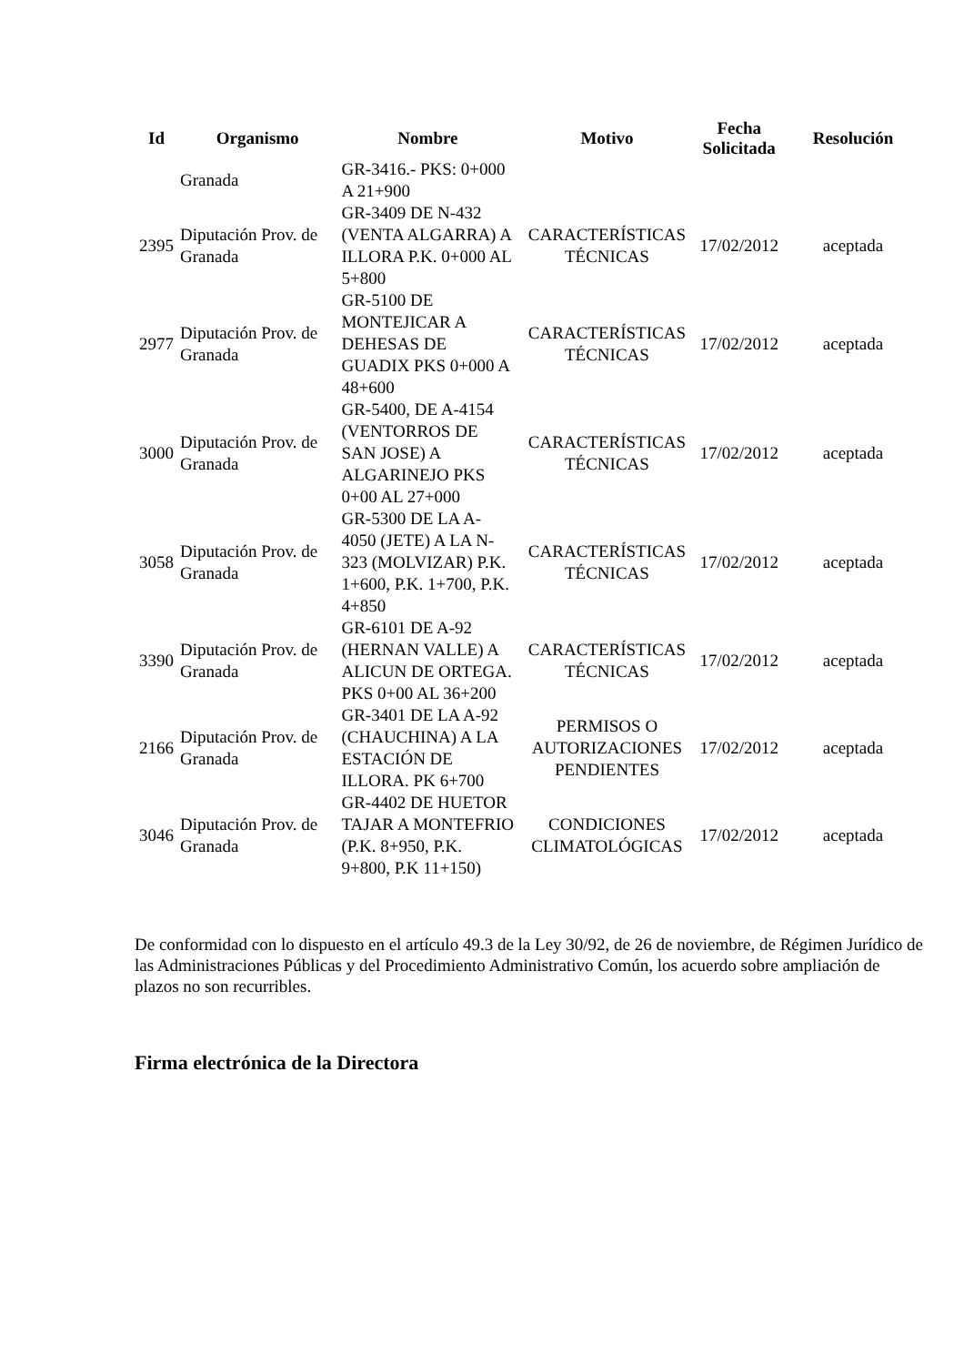| Id | Organismo | Nombre | Motivo | Fecha Solicitada | Resolución |
| --- | --- | --- | --- | --- | --- |
| | Granada | GR-3416.- PKS: 0+000 A 21+900 | | | |
| 2395 | Diputación Prov. de Granada | GR-3409 DE N-432 (VENTA ALGARRA) A ILLORA P.K. 0+000 AL 5+800 | CARACTERÍSTICAS TÉCNICAS | 17/02/2012 | aceptada |
| 2977 | Diputación Prov. de Granada | GR-5100 DE MONTEJICAR A DEHESAS DE GUADIX PKS 0+000 A 48+600 | CARACTERÍSTICAS TÉCNICAS | 17/02/2012 | aceptada |
| 3000 | Diputación Prov. de Granada | GR-5400, DE A-4154 (VENTORROS DE SAN JOSE) A ALGARINEJO PKS 0+00 AL 27+000 | CARACTERÍSTICAS TÉCNICAS | 17/02/2012 | aceptada |
| 3058 | Diputación Prov. de Granada | GR-5300 DE LA A-4050 (JETE) A LA N-323 (MOLVIZAR) P.K. 1+600, P.K. 1+700, P.K. 4+850 | CARACTERÍSTICAS TÉCNICAS | 17/02/2012 | aceptada |
| 3390 | Diputación Prov. de Granada | GR-6101 DE A-92 (HERNAN VALLE) A ALICUN DE ORTEGA. PKS 0+00 AL 36+200 | CARACTERÍSTICAS TÉCNICAS | 17/02/2012 | aceptada |
| 2166 | Diputación Prov. de Granada | GR-3401 DE LA A-92 (CHAUCHINA) A LA ESTACIÓN DE ILLORA. PK 6+700 | PERMISOS O AUTORIZACIONES PENDIENTES | 17/02/2012 | aceptada |
| 3046 | Diputación Prov. de Granada | GR-4402 DE HUETOR TAJAR A MONTEFRIO (P.K. 8+950, P.K. 9+800, P.K 11+150) | CONDICIONES CLIMATOLÓGICAS | 17/02/2012 | aceptada |
De conformidad con lo dispuesto en el artículo 49.3 de la Ley 30/92, de 26 de noviembre, de Régimen Jurídico de las Administraciones Públicas y del Procedimiento Administrativo Común, los acuerdo sobre ampliación de plazos no son recurribles.
Firma electrónica de la Directora